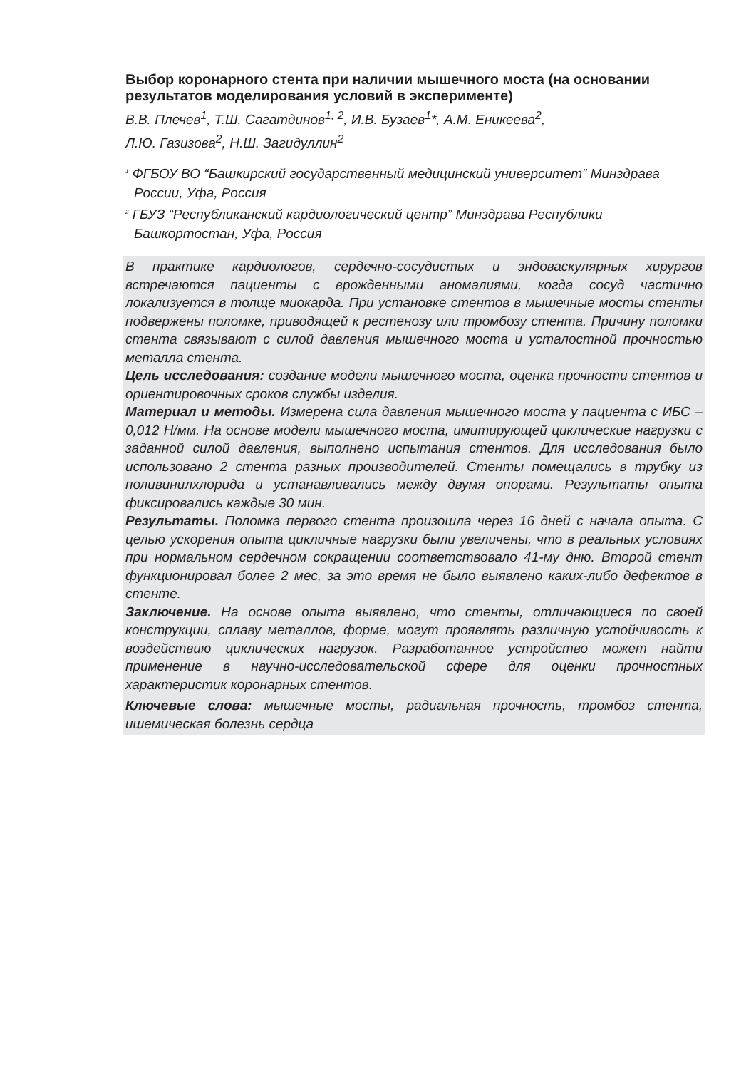Выбор коронарного стента при наличии мышечного моста (на основании результатов моделирования условий в эксперименте)
В.В. Плечев<sup>1</sup>, Т.Ш. Сагатдинов<sup>1, 2</sup>, И.В. Бузаев<sup>1</sup>*, А.М. Еникеева<sup>2</sup>,
Л.Ю. Газизова<sup>2</sup>, Н.Ш. Загидуллин<sup>2</sup>
<sup>1</sup> ФГБОУ ВО “Башкирский государственный медицинский университет” Минздрава России, Уфа, Россия
<sup>2</sup> ГБУЗ “Республиканский кардиологический центр” Минздрава Республики Башкортостан, Уфа, Россия
В практике кардиологов, сердечно-сосудистых и эндоваскулярных хирургов встречаются пациенты с врожденными аномалиями, когда сосуд частично локализуется в толще миокарда. При установке стентов в мышечные мосты стенты подвержены поломке, приводящей к рестенозу или тромбозу стента. Причину поломки стента связывают с силой давления мышечного моста и усталостной прочностью металла стента.
Цель исследования: создание модели мышечного моста, оценка прочности стентов и ориентировочных сроков службы изделия.
Материал и методы. Измерена сила давления мышечного моста у пациента с ИБС – 0,012 Н/мм. На основе модели мышечного моста, имитирующей циклические нагрузки с заданной силой давления, выполнено испытания стентов. Для исследования было использовано 2 стента разных производителей. Стенты помещались в трубку из поливинилхлорида и устанавливались между двумя опорами. Результаты опыта фиксировались каждые 30 мин.
Результаты. Поломка первого стента произошла через 16 дней с начала опыта. С целью ускорения опыта цикличные нагрузки были увеличены, что в реальных условиях при нормальном сердечном сокращении соответствовало 41-му дню. Второй стент функционировал более 2 мес, за это время не было выявлено каких-либо дефектов в стенте.
Заключение. На основе опыта выявлено, что стенты, отличающиеся по своей конструкции, сплаву металлов, форме, могут проявлять различную устойчивость к воздействию циклических нагрузок. Разработанное устройство может найти применение в научно-исследовательской сфере для оценки прочностных характеристик коронарных стентов.
Ключевые слова: мышечные мосты, радиальная прочность, тромбоз стента, ишемическая болезнь сердца